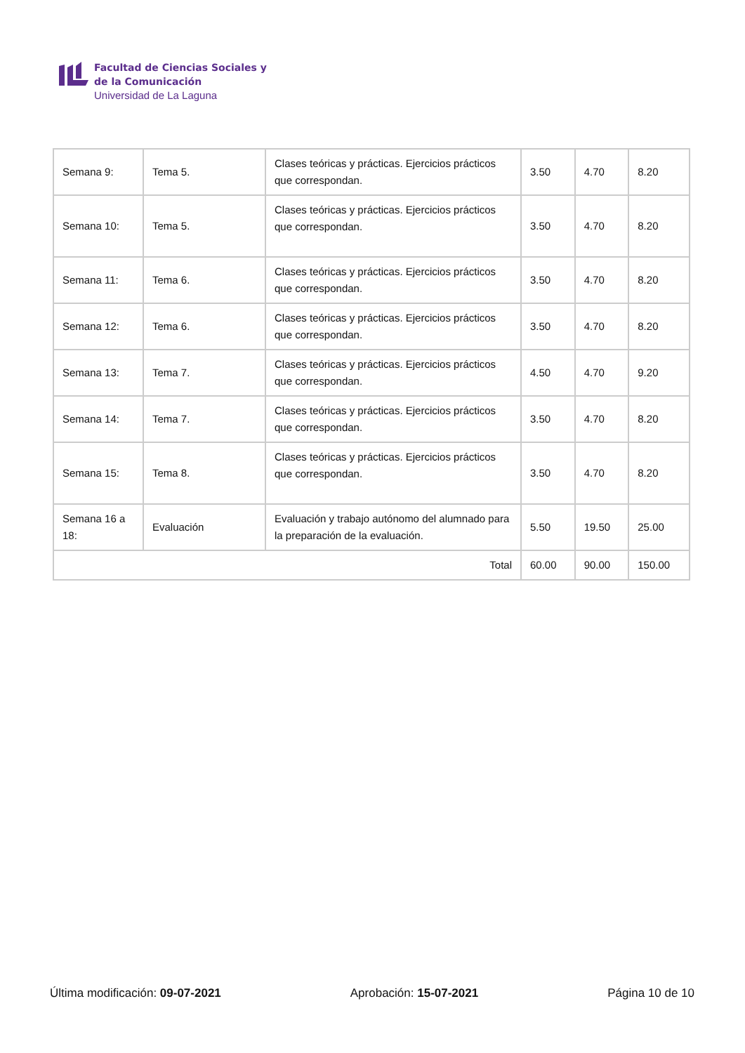Facultad de Ciencias Sociales y
de la Comunicación
Universidad de La Laguna
| Semana 9: | Tema 5. | Clases teóricas y prácticas. Ejercicios prácticos que correspondan. | 3.50 | 4.70 | 8.20 |
| Semana 10: | Tema 5. | Clases teóricas y prácticas. Ejercicios prácticos que correspondan. | 3.50 | 4.70 | 8.20 |
| Semana 11: | Tema 6. | Clases teóricas y prácticas. Ejercicios prácticos que correspondan. | 3.50 | 4.70 | 8.20 |
| Semana 12: | Tema 6. | Clases teóricas y prácticas. Ejercicios prácticos que correspondan. | 3.50 | 4.70 | 8.20 |
| Semana 13: | Tema 7. | Clases teóricas y prácticas. Ejercicios prácticos que correspondan. | 4.50 | 4.70 | 9.20 |
| Semana 14: | Tema 7. | Clases teóricas y prácticas. Ejercicios prácticos que correspondan. | 3.50 | 4.70 | 8.20 |
| Semana 15: | Tema 8. | Clases teóricas y prácticas. Ejercicios prácticos que correspondan. | 3.50 | 4.70 | 8.20 |
| Semana 16 a 18: | Evaluación | Evaluación y trabajo autónomo del alumnado para la preparación de la evaluación. | 5.50 | 19.50 | 25.00 |
| Total | | | 60.00 | 90.00 | 150.00 |
Última modificación: 09-07-2021 Aprobación: 15-07-2021 Página 10 de 10